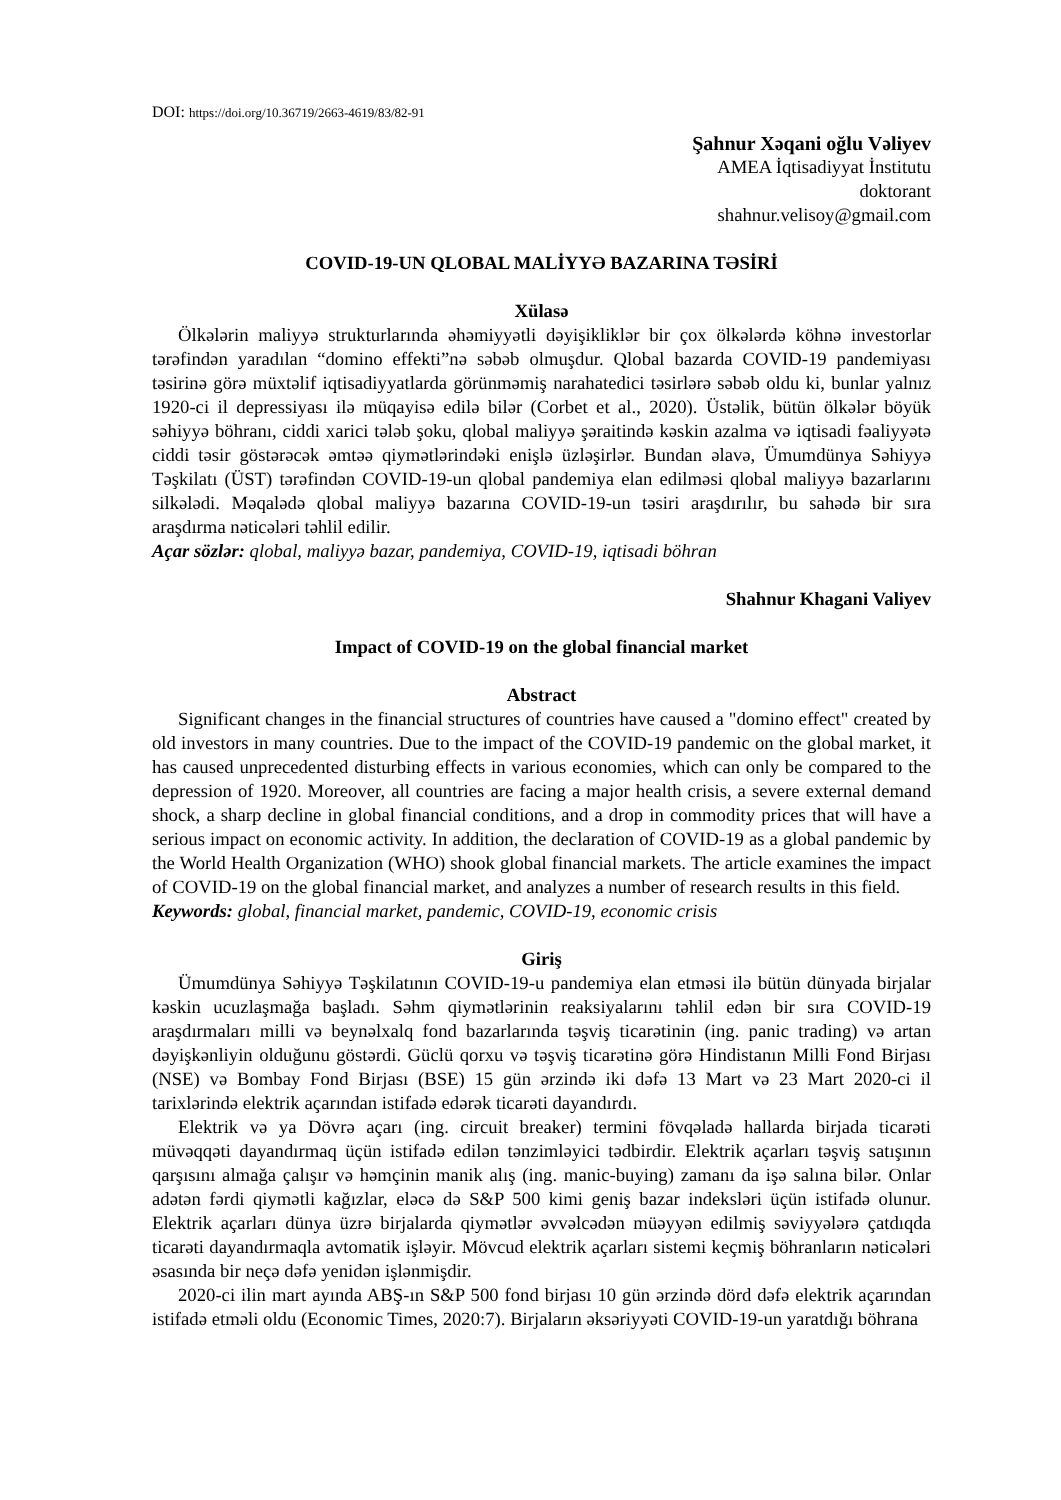DOI: https://doi.org/10.36719/2663-4619/83/82-91
Şahnur Xəqani oğlu Vəliyev
AMEA İqtisadiyyat İnstitutu
doktorant
shahnur.velisoy@gmail.com
COVID-19-UN QLOBAL MALİYYƏ BAZARINA TƏSİRİ
Xülasə
Ölkələrin maliyyə strukturlarında əhəmiyyətli dəyişikliklər bir çox ölkələrdə köhnə investorlar tərəfindən yaradılan “domino effekti”nə səbəb olmuşdur. Qlobal bazarda COVID-19 pandemiyası təsirinə görə müxtəlif iqtisadiyyatlarda görünməmiş narahatedici təsirlərə səbəb oldu ki, bunlar yalnız 1920-ci il depressiyası ilə müqayisə edilə bilər (Corbet et al., 2020). Üstəlik, bütün ölkələr böyük səhiyyə böhranı, ciddi xarici tələb şoku, qlobal maliyyə şəraitində kəskin azalma və iqtisadi fəaliyyətə ciddi təsir göstərəcək əmtəə qiymətlərindəki enişlə üzləşirlər. Bundan əlavə, Ümumdünya Səhiyyə Təşkilatı (ÜST) tərəfindən COVID-19-un qlobal pandemiya elan edilməsi qlobal maliyyə bazarlarını silkələdi. Məqalədə qlobal maliyyə bazarına COVID-19-un təsiri araşdırılır, bu sahədə bir sıra araşdırma nəticələri təhlil edilir.
Açar sözlər: qlobal, maliyyə bazar, pandemiya, COVID-19, iqtisadi böhran
Shahnur Khagani Valiyev
Impact of COVID-19 on the global financial market
Abstract
Significant changes in the financial structures of countries have caused a "domino effect" created by old investors in many countries. Due to the impact of the COVID-19 pandemic on the global market, it has caused unprecedented disturbing effects in various economies, which can only be compared to the depression of 1920. Moreover, all countries are facing a major health crisis, a severe external demand shock, a sharp decline in global financial conditions, and a drop in commodity prices that will have a serious impact on economic activity. In addition, the declaration of COVID-19 as a global pandemic by the World Health Organization (WHO) shook global financial markets. The article examines the impact of COVID-19 on the global financial market, and analyzes a number of research results in this field.
Keywords: global, financial market, pandemic, COVID-19, economic crisis
Giriş
Ümumdünya Səhiyyə Təşkilatının COVID-19-u pandemiya elan etməsi ilə bütün dünyada birjalar kəskin ucuzlaşmağa başladı. Səhm qiymətlərinin reaksiyalarını təhlil edən bir sıra COVID-19 araşdırmaları milli və beynəlxalq fond bazarlarında təşviş ticarətinin (ing. panic trading) və artan dəyişkənliyin olduğunu göstərdi. Güclü qorxu və təşviş ticarətinə görə Hindistanın Milli Fond Birjası (NSE) və Bombay Fond Birjası (BSE) 15 gün ərzində iki dəfə 13 Mart və 23 Mart 2020-ci il tarixlərində elektrik açarından istifadə edərək ticarəti dayandırdı.
Elektrik və ya Dövrə açarı (ing. circuit breaker) termini fövqəladə hallarda birjada ticarəti müvəqqəti dayandırmaq üçün istifadə edilən tənzimləyici tədbirdir. Elektrik açarları təşviş satışının qarşısını almağa çalışır və həmçinin manik alış (ing. manic-buying) zamanı da işə salına bilər. Onlar adətən fərdi qiymətli kağızlar, eləcə də S&P 500 kimi geniş bazar indeksləri üçün istifadə olunur. Elektrik açarları dünya üzrə birjalarda qiymətlər əvvəlcədən müəyyən edilmiş səviyyələrə çatdıqda ticarəti dayandırmaqla avtomatik işləyir. Mövcud elektrik açarları sistemi keçmiş böhranların nəticələri əsasında bir neçə dəfə yenidən işlənmişdir.
2020-ci ilin mart ayında ABŞ-ın S&P 500 fond birjası 10 gün ərzində dörd dəfə elektrik açarından istifadə etməli oldu (Economic Times, 2020:7). Birjaların əksəriyyəti COVID-19-un yaratdığı böhrana